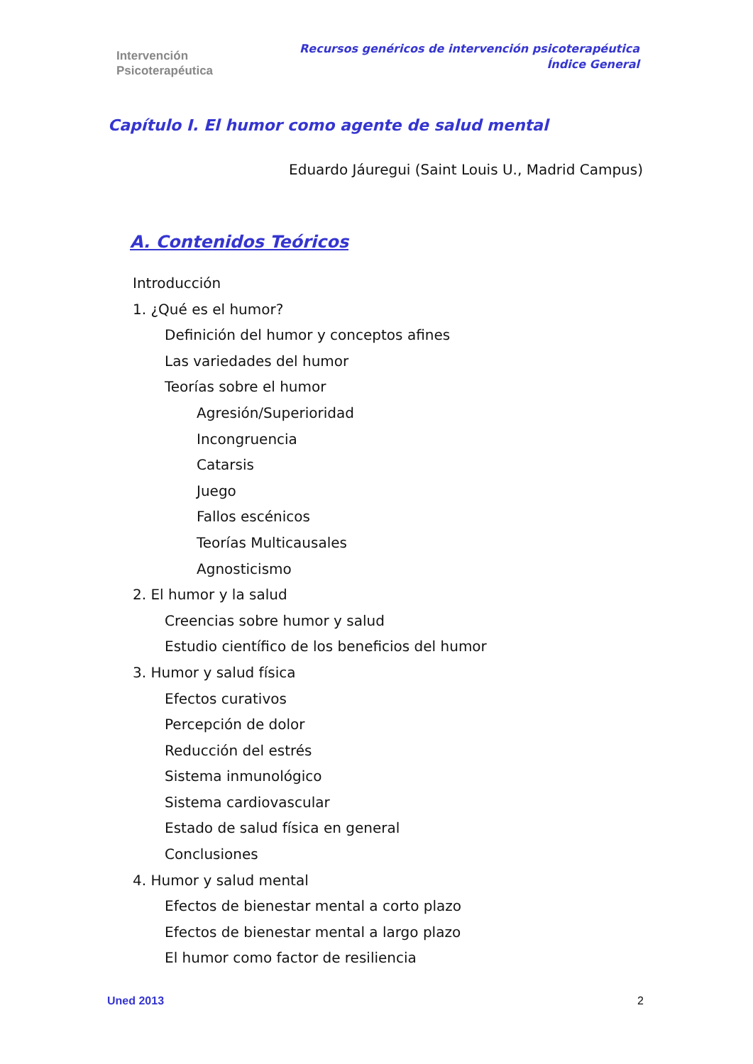Intervención
Psicoterapéutica
Recursos genéricos de intervención psicoterapéutica
Índice General
Capítulo I. El humor como agente de salud mental
Eduardo Jáuregui (Saint Louis U., Madrid Campus)
A. Contenidos Teóricos
Introducción
1. ¿Qué es el humor?
Definición del humor y conceptos afines
Las variedades del humor
Teorías sobre el humor
Agresión/Superioridad
Incongruencia
Catarsis
Juego
Fallos escénicos
Teorías Multicausales
Agnosticismo
2. El humor y la salud
Creencias sobre humor y salud
Estudio científico de los beneficios del humor
3. Humor y salud física
Efectos curativos
Percepción de dolor
Reducción del estrés
Sistema inmunológico
Sistema cardiovascular
Estado de salud física en general
Conclusiones
4. Humor y salud mental
Efectos de bienestar mental a corto plazo
Efectos de bienestar mental a largo plazo
El humor como factor de resiliencia
Uned 2013 2